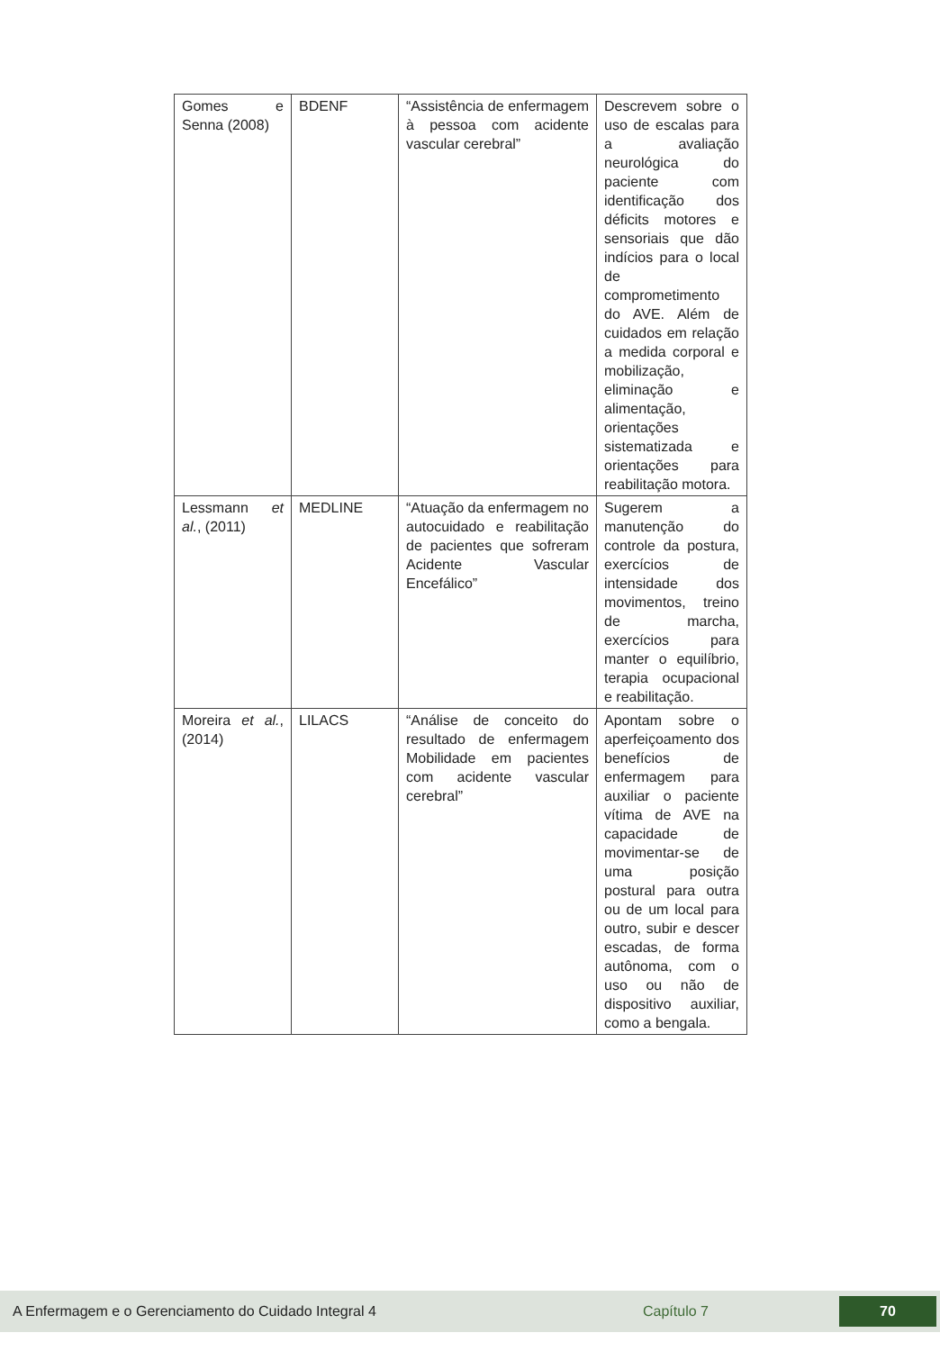| Gomes e Senna (2008) | BDENF | “Assistência de enfermagem à pessoa com acidente vascular cerebral” | Descrevem sobre o uso de escalas para a avaliação neurológica do paciente com identificação dos déficits motores e sensoriais que dão indícios para o local de comprometimento do AVE. Além de cuidados em relação a medida corporal e mobilização, eliminação e alimentação, orientações sistematizada e orientações para reabilitação motora. |
| Lessmann et al. , (2011) | MEDLINE | “Atuação da enfermagem no autocuidado e reabilitação de pacientes que sofreram Acidente Vascular Encefálico” | Sugerem a manutenção do controle da postura, exercícios de intensidade dos movimentos, treino de marcha, exercícios para manter o equilíbrio, terapia ocupacional e reabilitação. |
| Moreira et al. , (2014) | LILACS | “Análise de conceito do resultado de enfermagem Mobilidade em pacientes com acidente vascular cerebral” | Apontam sobre o aperfeiçoamento dos benefícios de enfermagem para auxiliar o paciente vítima de AVE na capacidade de movimentar-se de uma posição postural para outra ou de um local para outro, subir e descer escadas, de forma autônoma, com o uso ou não de dispositivo auxiliar, como a bengala. |
A Enfermagem e o Gerenciamento do Cuidado Integral 4 Capítulo 7 70